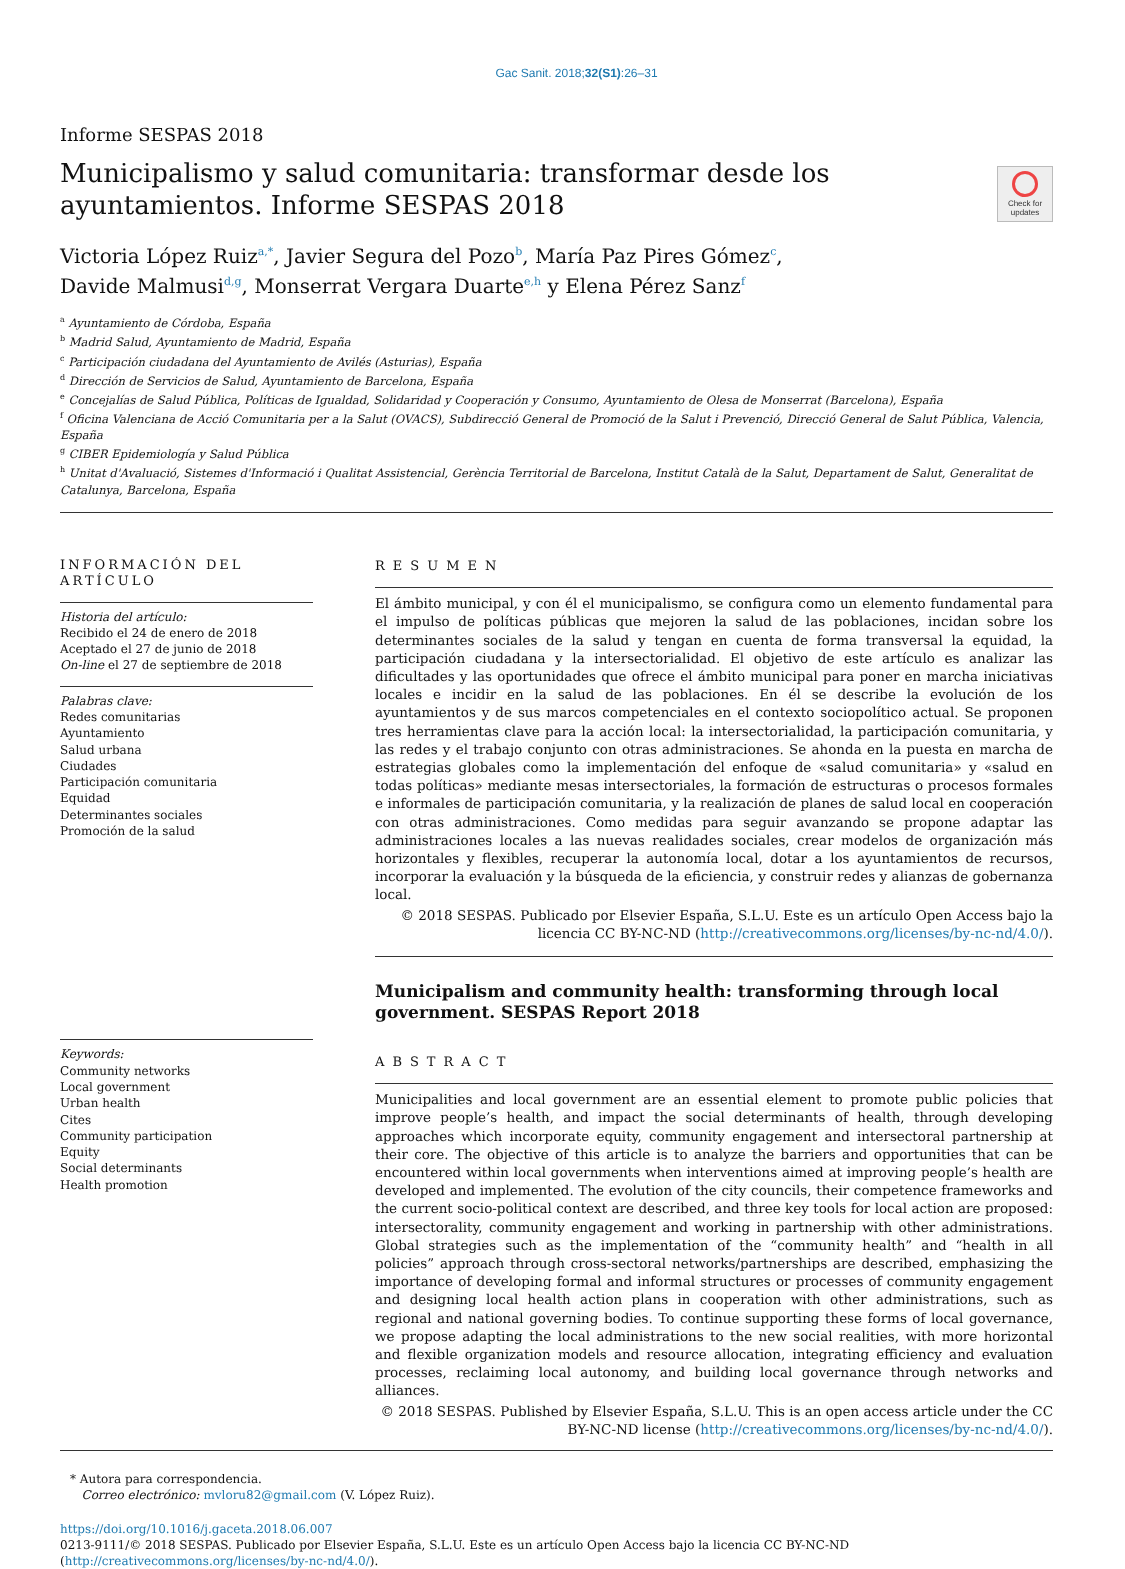Gac Sanit. 2018;32(S1):26–31
Informe SESPAS 2018
Municipalismo y salud comunitaria: transformar desde los ayuntamientos. Informe SESPAS 2018
Check for updates
Victoria López Ruiz<sup>a,*</sup>, Javier Segura del Pozo<sup>b</sup>, María Paz Pires Gómez<sup>c</sup>,
Davide Malmusi<sup>d,g</sup>, Monserrat Vergara Duarte<sup>e,h</sup> y Elena Pérez Sanz<sup>f</sup>
<sup>a</sup> Ayuntamiento de Córdoba, España
<sup>b</sup> Madrid Salud, Ayuntamiento de Madrid, España
<sup>c</sup> Participación ciudadana del Ayuntamiento de Avilés (Asturias), España
<sup>d</sup> Dirección de Servicios de Salud, Ayuntamiento de Barcelona, España
<sup>e</sup> Concejalías de Salud Pública, Políticas de Igualdad, Solidaridad y Cooperación y Consumo, Ayuntamiento de Olesa de Monserrat (Barcelona), España
<sup>f</sup> Oficina Valenciana de Acció Comunitaria per a la Salut (OVACS), Subdirecció General de Promoció de la Salut i Prevenció, Direcció General de Salut Pública, Valencia, España
<sup>g</sup> CIBER Epidemiología y Salud Pública
<sup>h</sup> Unitat d'Avaluació, Sistemes d'Informació i Qualitat Assistencial, Gerència Territorial de Barcelona, Institut Català de la Salut, Departament de Salut, Generalitat de Catalunya, Barcelona, España
INFORMACIÓN DEL ARTÍCULO
Historia del artículo:
Recibido el 24 de enero de 2018
Aceptado el 27 de junio de 2018
On-line el 27 de septiembre de 2018
Palabras clave:
Redes comunitarias
Ayuntamiento
Salud urbana
Ciudades
Participación comunitaria
Equidad
Determinantes sociales
Promoción de la salud
Keywords:
Community networks
Local government
Urban health
Cites
Community participation
Equity
Social determinants
Health promotion
RESUMEN
El ámbito municipal, y con él el municipalismo, se configura como un elemento fundamental para el impulso de políticas públicas que mejoren la salud de las poblaciones, incidan sobre los determinantes sociales de la salud y tengan en cuenta de forma transversal la equidad, la participación ciudadana y la intersectorialidad. El objetivo de este artículo es analizar las dificultades y las oportunidades que ofrece el ámbito municipal para poner en marcha iniciativas locales e incidir en la salud de las poblaciones. En él se describe la evolución de los ayuntamientos y de sus marcos competenciales en el contexto sociopolítico actual. Se proponen tres herramientas clave para la acción local: la intersectorialidad, la participación comunitaria, y las redes y el trabajo conjunto con otras administraciones. Se ahonda en la puesta en marcha de estrategias globales como la implementación del enfoque de «salud comunitaria» y «salud en todas políticas» mediante mesas intersectoriales, la formación de estructuras o procesos formales e informales de participación comunitaria, y la realización de planes de salud local en cooperación con otras administraciones. Como medidas para seguir avanzando se propone adaptar las administraciones locales a las nuevas realidades sociales, crear modelos de organización más horizontales y flexibles, recuperar la autonomía local, dotar a los ayuntamientos de recursos, incorporar la evaluación y la búsqueda de la eficiencia, y construir redes y alianzas de gobernanza local.
© 2018 SESPAS. Publicado por Elsevier España, S.L.U. Este es un artículo Open Access bajo la licencia CC BY-NC-ND (http://creativecommons.org/licenses/by-nc-nd/4.0/).
Municipalism and community health: transforming through local government. SESPAS Report 2018
ABSTRACT
Municipalities and local government are an essential element to promote public policies that improve people’s health, and impact the social determinants of health, through developing approaches which incorporate equity, community engagement and intersectoral partnership at their core. The objective of this article is to analyze the barriers and opportunities that can be encountered within local governments when interventions aimed at improving people’s health are developed and implemented. The evolution of the city councils, their competence frameworks and the current socio-political context are described, and three key tools for local action are proposed: intersectorality, community engagement and working in partnership with other administrations. Global strategies such as the implementation of the “community health” and “health in all policies” approach through cross-sectoral networks/partnerships are described, emphasizing the importance of developing formal and informal structures or processes of community engagement and designing local health action plans in cooperation with other administrations, such as regional and national governing bodies. To continue supporting these forms of local governance, we propose adapting the local administrations to the new social realities, with more horizontal and flexible organization models and resource allocation, integrating efficiency and evaluation processes, reclaiming local autonomy, and building local governance through networks and alliances.
© 2018 SESPAS. Published by Elsevier España, S.L.U. This is an open access article under the CC BY-NC-ND license (http://creativecommons.org/licenses/by-nc-nd/4.0/).
* Autora para correspondencia.
Correo electrónico: mvloru82@gmail.com (V. López Ruiz).
https://doi.org/10.1016/j.gaceta.2018.06.007
0213-9111/© 2018 SESPAS. Publicado por Elsevier España, S.L.U. Este es un artículo Open Access bajo la licencia CC BY-NC-ND (http://creativecommons.org/licenses/by-nc-nd/4.0/).